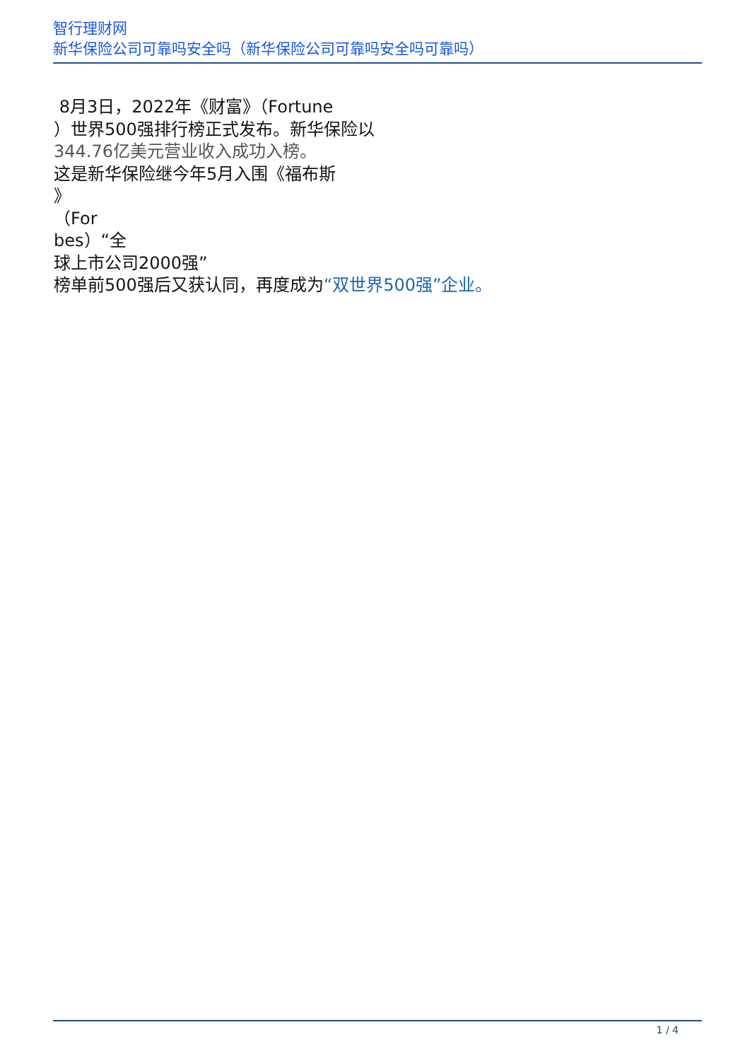智行理财网
新华保险公司可靠吗安全吗（新华保险公司可靠吗安全吗可靠吗）
8月3日，2022年《财富》（Fortune
）世界500强排行榜正式发布。新华保险以
344.76亿美元营业收入成功入榜。
这是新华保险继今年5月入围《福布斯
》
（For
bes）“全
球上市公司2000强”
榜单前500强后又获认同，再度成为“双世界500强”企业。
1 / 4